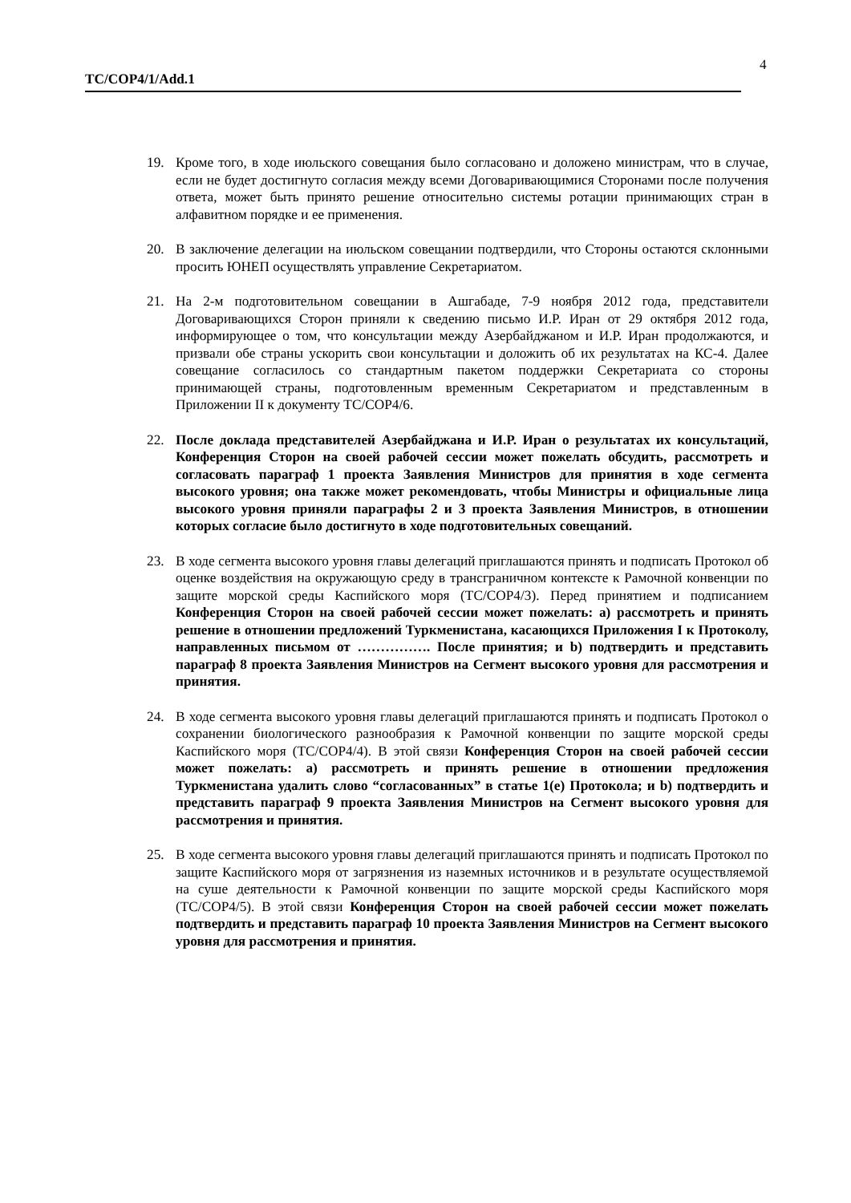4
TC/COP4/1/Add.1
19. Кроме того, в ходе июльского совещания было согласовано и доложено министрам, что в случае, если не будет достигнуто согласия между всеми Договаривающимися Сторонами после получения ответа, может быть принято решение относительно системы ротации принимающих стран в алфавитном порядке и ее применения.
20. В заключение делегации на июльском совещании подтвердили, что Стороны остаются склонными просить ЮНЕП осуществлять управление Секретариатом.
21. На 2-м подготовительном совещании в Ашгабаде, 7-9 ноября 2012 года, представители Договаривающихся Сторон приняли к сведению письмо И.Р. Иран от 29 октября 2012 года, информирующее о том, что консультации между Азербайджаном и И.Р. Иран продолжаются, и призвали обе страны ускорить свои консультации и доложить об их результатах на КС-4. Далее совещание согласилось со стандартным пакетом поддержки Секретариата со стороны принимающей страны, подготовленным временным Секретариатом и представленным в Приложении II к документу TC/COP4/6.
22. После доклада представителей Азербайджана и И.Р. Иран о результатах их консультаций, Конференция Сторон на своей рабочей сессии может пожелать обсудить, рассмотреть и согласовать параграф 1 проекта Заявления Министров для принятия в ходе сегмента высокого уровня; она также может рекомендовать, чтобы Министры и официальные лица высокого уровня приняли параграфы 2 и 3 проекта Заявления Министров, в отношении которых согласие было достигнуто в ходе подготовительных совещаний.
23. В ходе сегмента высокого уровня главы делегаций приглашаются принять и подписать Протокол об оценке воздействия на окружающую среду в трансграничном контексте к Рамочной конвенции по защите морской среды Каспийского моря (TC/COP4/3). Перед принятием и подписанием Конференция Сторон на своей рабочей сессии может пожелать: a) рассмотреть и принять решение в отношении предложений Туркменистана, касающихся Приложения I к Протоколу, направленных письмом от ……………. После принятия; и b) подтвердить и представить параграф 8 проекта Заявления Министров на Сегмент высокого уровня для рассмотрения и принятия.
24. В ходе сегмента высокого уровня главы делегаций приглашаются принять и подписать Протокол о сохранении биологического разнообразия к Рамочной конвенции по защите морской среды Каспийского моря (TC/COP4/4). В этой связи Конференция Сторон на своей рабочей сессии может пожелать: a) рассмотреть и принять решение в отношении предложения Туркменистана удалить слово “согласованных” в статье 1(e) Протокола; и b) подтвердить и представить параграф 9 проекта Заявления Министров на Сегмент высокого уровня для рассмотрения и принятия.
25. В ходе сегмента высокого уровня главы делегаций приглашаются принять и подписать Протокол по защите Каспийского моря от загрязнения из наземных источников и в результате осуществляемой на суше деятельности к Рамочной конвенции по защите морской среды Каспийского моря (TC/COP4/5). В этой связи Конференция Сторон на своей рабочей сессии может пожелать подтвердить и представить параграф 10 проекта Заявления Министров на Сегмент высокого уровня для рассмотрения и принятия.